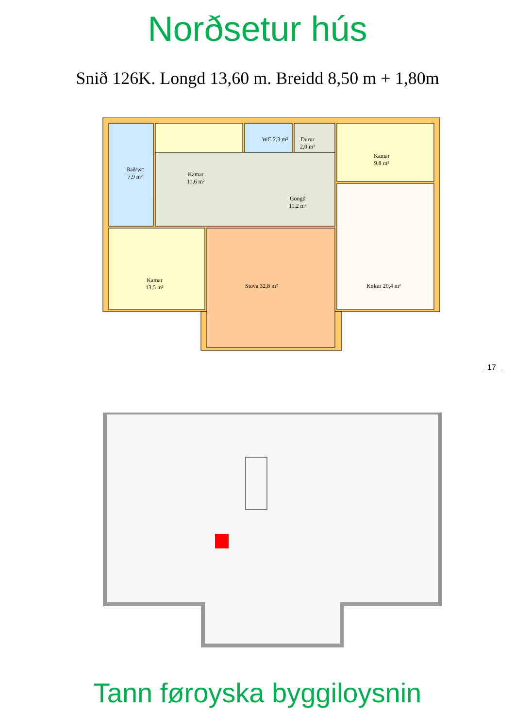Norðsetur hús
Snið 126K. Longd 13,60 m. Breidd 8,50 m + 1,80m
Bað/wc
7,9 m²
Kamar
11,6 m²
WC 2,3 m²
Durur
2,0 m²
Kamar
9,8 m²
Gongd
11,2 m²
Kamar
13,5 m²
Stova 32,8 m² Køkur 20,4 m²
17
Tann føroyska byggiloysnin